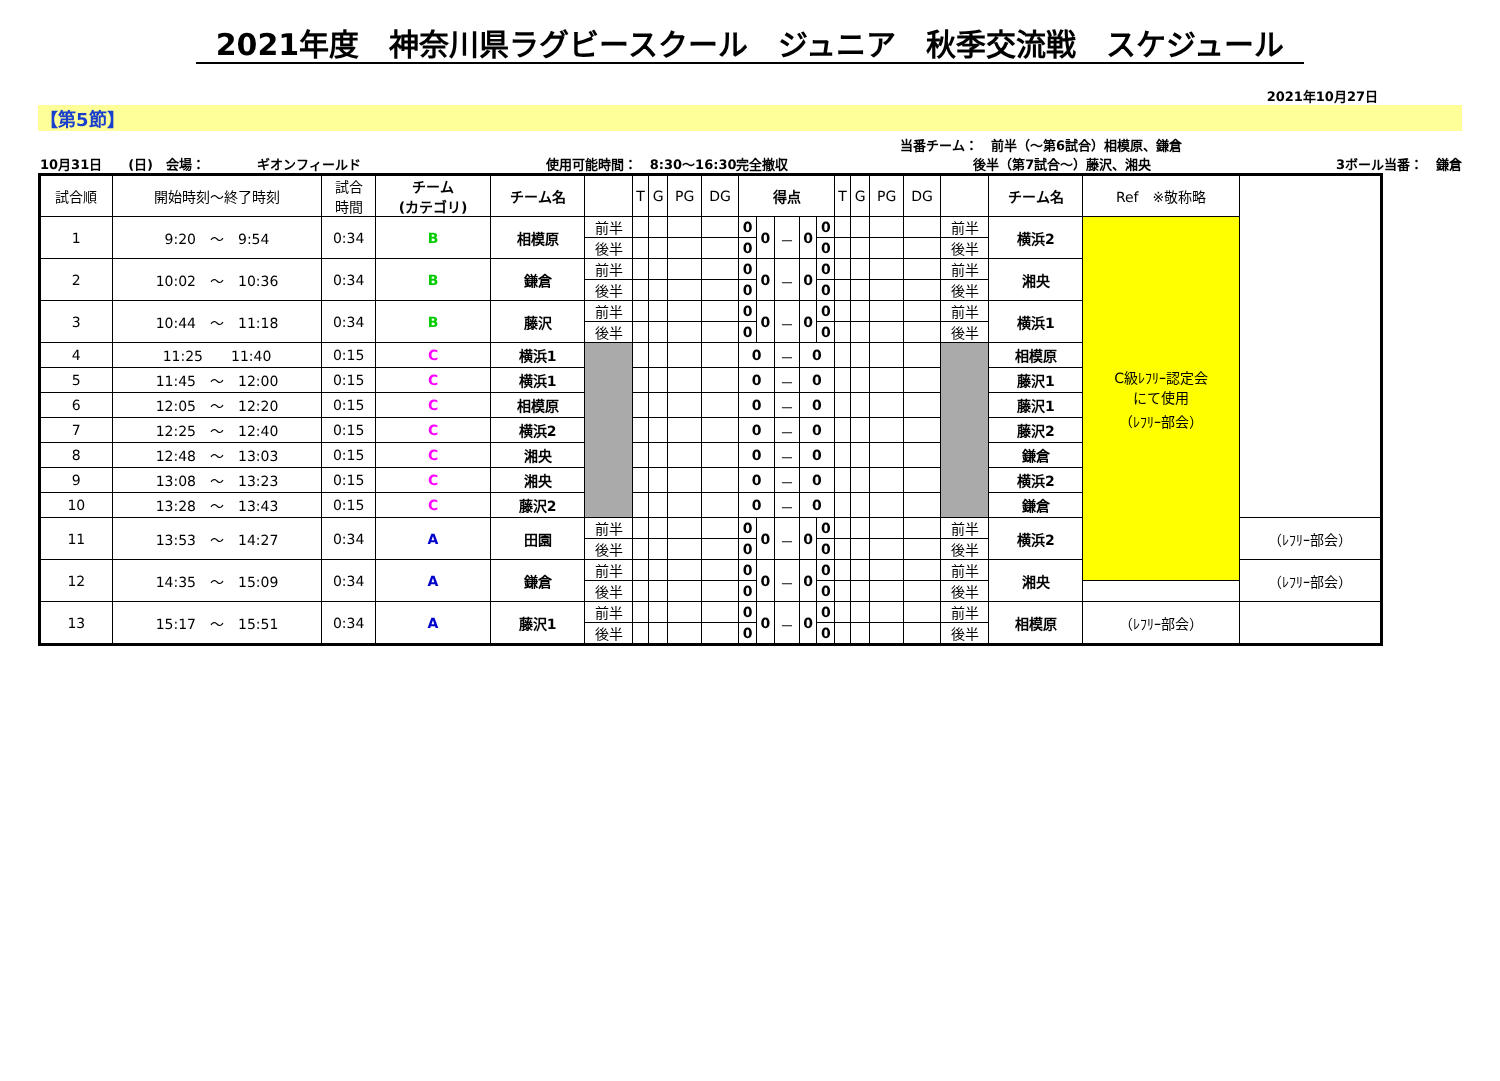2021年度　神奈川県ラグビースクール　ジュニア　秋季交流戦　スケジュール
2021年10月27日
【第5節】
当番チーム：　前半（～第6試合）相模原、鎌倉
10月31日　　(日)　会場：　　　　ギオンフィールド 使用可能時間：　8:30～16:30完全撤収 後半（第7試合～）藤沢、湘央 3ボール当番：　鎌倉
| 試合順 | 開始時刻～終了時刻 | 試合 時間 | チーム (カテゴリ) | チーム名 | | T | G | PG | DG | 得点 | | | | | T | G | PG | DG | | チーム名 | Ref ※敬称略 | |
| --- | --- | --- | --- | --- | --- | --- | --- | --- | --- | --- | --- | --- | --- | --- | --- | --- | --- | --- | --- | --- | --- | --- |
| 1 | 9:20 ～ 9:54 | 0:34 | B | 相模原 | 前半 | | | | | 0 | 0 | － | 0 | 0 | | | | | 前半 | 横浜2 | C級ﾚﾌﾘｰ認定会 にて使用 （ﾚﾌﾘｰ部会） | |
| | | | | | 後半 | | | | | 0 | | | | 0 | | | | | 後半 | | | |
| 2 | 10:02 ～ 10:36 | 0:34 | B | 鎌倉 | 前半 | | | | | 0 | 0 | － | 0 | 0 | | | | | 前半 | 湘央 | | |
| | | | | | 後半 | | | | | 0 | | | | 0 | | | | | 後半 | | | |
| 3 | 10:44 ～ 11:18 | 0:34 | B | 藤沢 | 前半 | | | | | 0 | 0 | － | 0 | 0 | | | | | 前半 | 横浜1 | | |
| | | | | | 後半 | | | | | 0 | | | | 0 | | | | | 後半 | | | |
| 4 | 11:25 11:40 | 0:15 | C | 横浜1 | | | | | | 0 | | － | 0 | | | | | | | 相模原 | | |
| 5 | 11:45 ～ 12:00 | 0:15 | C | 横浜1 | | | | | | 0 | | － | 0 | | | | | | | 藤沢1 | | |
| 6 | 12:05 ～ 12:20 | 0:15 | C | 相模原 | | | | | | 0 | | － | 0 | | | | | | | 藤沢1 | | |
| 7 | 12:25 ～ 12:40 | 0:15 | C | 横浜2 | | | | | | 0 | | － | 0 | | | | | | | 藤沢2 | | |
| 8 | 12:48 ～ 13:03 | 0:15 | C | 湘央 | | | | | | 0 | | － | 0 | | | | | | | 鎌倉 | | |
| 9 | 13:08 ～ 13:23 | 0:15 | C | 湘央 | | | | | | 0 | | － | 0 | | | | | | | 横浜2 | | |
| 10 | 13:28 ～ 13:43 | 0:15 | C | 藤沢2 | | | | | | 0 | | － | 0 | | | | | | | 鎌倉 | | |
| 11 | 13:53 ～ 14:27 | 0:34 | A | 田園 | 前半 | | | | | 0 | 0 | － | 0 | 0 | | | | | 前半 | 横浜2 | | （ﾚﾌﾘｰ部会） |
| | | | | | 後半 | | | | | 0 | | | | 0 | | | | | 後半 | | | |
| 12 | 14:35 ～ 15:09 | 0:34 | A | 鎌倉 | 前半 | | | | | 0 | 0 | － | 0 | 0 | | | | | 前半 | 湘央 | | （ﾚﾌﾘｰ部会） |
| | | | | | 後半 | | | | | 0 | | | | 0 | | | | | 後半 | | | |
| 13 | 15:17 ～ 15:51 | 0:34 | A | 藤沢1 | 前半 | | | | | 0 | 0 | － | 0 | 0 | | | | | 前半 | 相模原 | （ﾚﾌﾘｰ部会） | |
| | | | | | 後半 | | | | | 0 | | | | 0 | | | | | 後半 | | | |